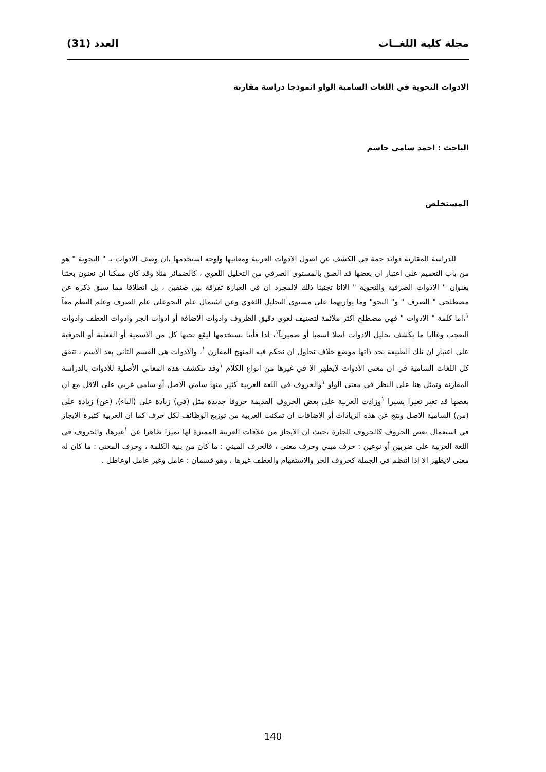مجلة كلية اللغــات العدد (31)
الادوات النحوية في اللغات السامية الواو انموذجا دراسة مقارنة
الباحث : احمد سامي جاسم
المستخلص
للدراسة المقارنة فوائد جمة في الكشف عن اصول الادوات العربية ومعانيها واوجه استخدمها ،ان وصف الادوات بـ " النحوية " هو من باب التعميم على اعتبار ان بعضها قد الصق بالمستوى الصرفي من التحليل اللغوي ، كالضمائر مثلا وقد كان ممكنا ان نعنون بحثنا بعنوان " الادوات الصرفية والنحوية " الاانا تجنبنا ذلك لالمجرد ان في العبارة تفرقة بين صنفين ، بل انطلاقا مما سبق ذكره عن مصطلحي " الصرف " و" النحو" وما يوازيهما على مستوى التحليل اللغوي وعن اشتمال علم النحوعلى علم الصرف وعلم النظم معآ <sup>١</sup>،اما كلمة " الادوات " فهي مصطلح اكثر ملائمة لتصنيف لغوي دقيق الظروف وادوات الاضافة أو ادوات الجر وادوات العطف وادوات التعجب وغالبا ما يكشف تحليل الادوات اصلا اسميا أو ضميريآ<sup>١</sup>، لذا فأننا نستخدمها ليقع تحتها كل من الاسمية أو الفعلية أو الحرفية على اعتبار ان تلك الطبيعة بحد ذاتها موضع خلاف نحاول ان نحكم فيه المنهج المقارن <sup>١</sup>، والادوات هي القسم الثاني بعد الاسم ، تتفق كل اللغات السامية في ان معنى الادوات لايظهر الا في غيرها من انواع الكلام <sup>١</sup>وقد تنكشف هذه المعاني الأصلية للادوات بالدراسة المقارنة وتمثل هنا على النظر في معنى الواو <sup>١</sup>والحروف في اللغة العربية كثير منها سامي الاصل أو سامي غربي على الاقل مع ان بعضها قد تغير تغيرا يسيرا <sup>١</sup>وزادت العربية على بعض الحروف القديمة حروفا جديدة مثل (في) زيادة على (الباء)، (عن) زيادة على (من) السامية الاصل ونتج عن هذه الزيادات أو الاضافات ان تمكنت العربية من توزيع الوظائف لكل حرف كما ان العربية كثيرة الايجاز في استعمال بعض الحروف كالحروف الجارة ،حيث ان الايجاز من علاقات العربية المميزة لها تميزا ظاهرا عن <sup>١</sup>غيرها، والحروف في اللغة العربية على ضربين أو نوعين : حرف مبني وحرف معنى ، فالحرف المبني : ما كان من بنية الكلمة ، وحرف المعنى : ما كان له معنى لايظهر الا اذا انتظم في الجملة كحروف الجر والاستفهام والعطف غيرها ، وهو قسمان : عامل وغير عامل اوعاطل .
140